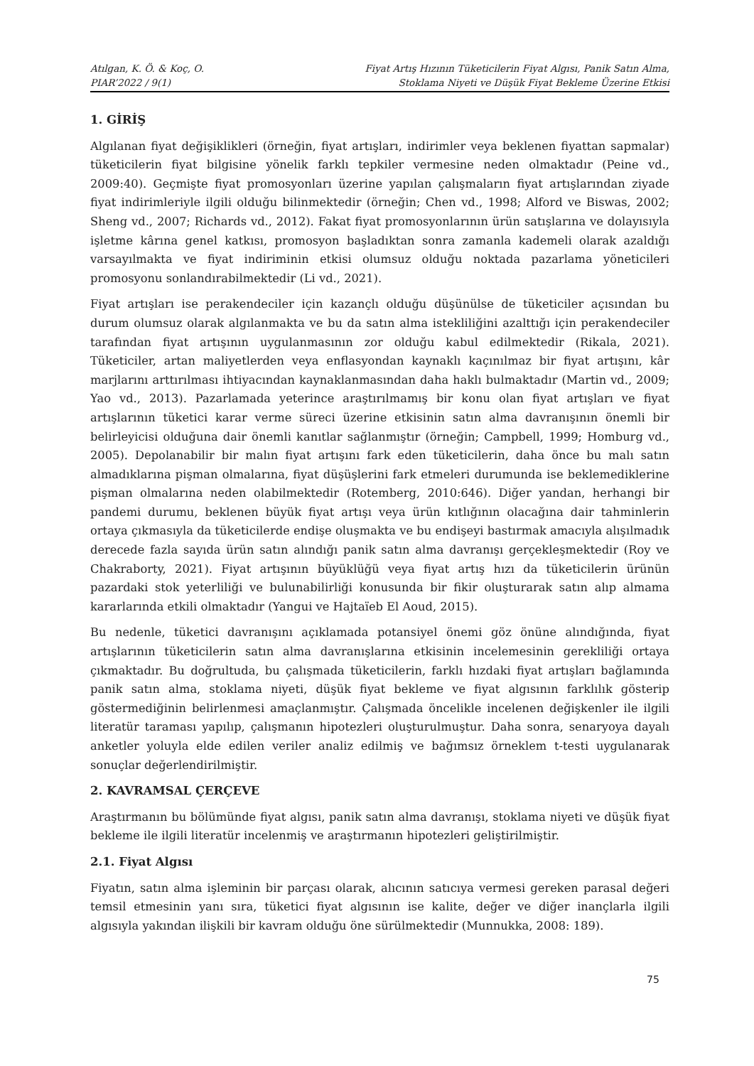Atılgan, K. Ö. & Koç, O.
PIAR’2022 / 9(1)
Fiyat Artış Hızının Tüketicilerin Fiyat Algısı, Panik Satın Alma,
Stoklama Niyeti ve Düşük Fiyat Bekleme Üzerine Etkisi
1. GİRİŞ
Algılanan fiyat değişiklikleri (örneğin, fiyat artışları, indirimler veya beklenen fiyattan sapmalar) tüketicilerin fiyat bilgisine yönelik farklı tepkiler vermesine neden olmaktadır (Peine vd., 2009:40). Geçmişte fiyat promosyonları üzerine yapılan çalışmaların fiyat artışlarından ziyade fiyat indirimleriyle ilgili olduğu bilinmektedir (örneğin; Chen vd., 1998; Alford ve Biswas, 2002; Sheng vd., 2007; Richards vd., 2012). Fakat fiyat promosyonlarının ürün satışlarına ve dolayısıyla işletme kârına genel katkısı, promosyon başladıktan sonra zamanla kademeli olarak azaldığı varsayılmakta ve fiyat indiriminin etkisi olumsuz olduğu noktada pazarlama yöneticileri promosyonu sonlandırabilmektedir (Li vd., 2021).
Fiyat artışları ise perakendeciler için kazançlı olduğu düşünülse de tüketiciler açısından bu durum olumsuz olarak algılanmakta ve bu da satın alma istekliliğini azalttığı için perakendeciler tarafından fiyat artışının uygulanmasının zor olduğu kabul edilmektedir (Rikala, 2021). Tüketiciler, artan maliyetlerden veya enflasyondan kaynaklı kaçınılmaz bir fiyat artışını, kâr marjlarını arttırılması ihtiyacından kaynaklanmasından daha haklı bulmaktadır (Martin vd., 2009; Yao vd., 2013). Pazarlamada yeterince araştırılmamış bir konu olan fiyat artışları ve fiyat artışlarının tüketici karar verme süreci üzerine etkisinin satın alma davranışının önemli bir belirleyicisi olduğuna dair önemli kanıtlar sağlanmıştır (örneğin; Campbell, 1999; Homburg vd., 2005). Depolanabilir bir malın fiyat artışını fark eden tüketicilerin, daha önce bu malı satın almadıklarına pişman olmalarına, fiyat düşüşlerini fark etmeleri durumunda ise beklemediklerine pişman olmalarına neden olabilmektedir (Rotemberg, 2010:646). Diğer yandan, herhangi bir pandemi durumu, beklenen büyük fiyat artışı veya ürün kıtlığının olacağına dair tahminlerin ortaya çıkmasıyla da tüketicilerde endişe oluşmakta ve bu endişeyi bastırmak amacıyla alışılmadık derecede fazla sayıda ürün satın alındığı panik satın alma davranışı gerçekleşmektedir (Roy ve Chakraborty, 2021). Fiyat artışının büyüklüğü veya fiyat artış hızı da tüketicilerin ürünün pazardaki stok yeterliliği ve bulunabilirliği konusunda bir fikir oluşturarak satın alıp almama kararlarında etkili olmaktadır (Yangui ve Hajtaïeb El Aoud, 2015).
Bu nedenle, tüketici davranışını açıklamada potansiyel önemi göz önüne alındığında, fiyat artışlarının tüketicilerin satın alma davranışlarına etkisinin incelemesinin gerekliliği ortaya çıkmaktadır. Bu doğrultuda, bu çalışmada tüketicilerin, farklı hızdaki fiyat artışları bağlamında panik satın alma, stoklama niyeti, düşük fiyat bekleme ve fiyat algısının farklılık gösterip göstermediğinin belirlenmesi amaçlanmıştır. Çalışmada öncelikle incelenen değişkenler ile ilgili literatür taraması yapılıp, çalışmanın hipotezleri oluşturulmuştur. Daha sonra, senaryoya dayalı anketler yoluyla elde edilen veriler analiz edilmiş ve bağımsız örneklem t-testi uygulanarak sonuçlar değerlendirilmiştir.
2. KAVRAMSAL ÇERÇEVE
Araştırmanın bu bölümünde fiyat algısı, panik satın alma davranışı, stoklama niyeti ve düşük fiyat bekleme ile ilgili literatür incelenmiş ve araştırmanın hipotezleri geliştirilmiştir.
2.1. Fiyat Algısı
Fiyatın, satın alma işleminin bir parçası olarak, alıcının satıcıya vermesi gereken parasal değeri temsil etmesinin yanı sıra, tüketici fiyat algısının ise kalite, değer ve diğer inançlarla ilgili algısıyla yakından ilişkili bir kavram olduğu öne sürülmektedir (Munnukka, 2008: 189).
75